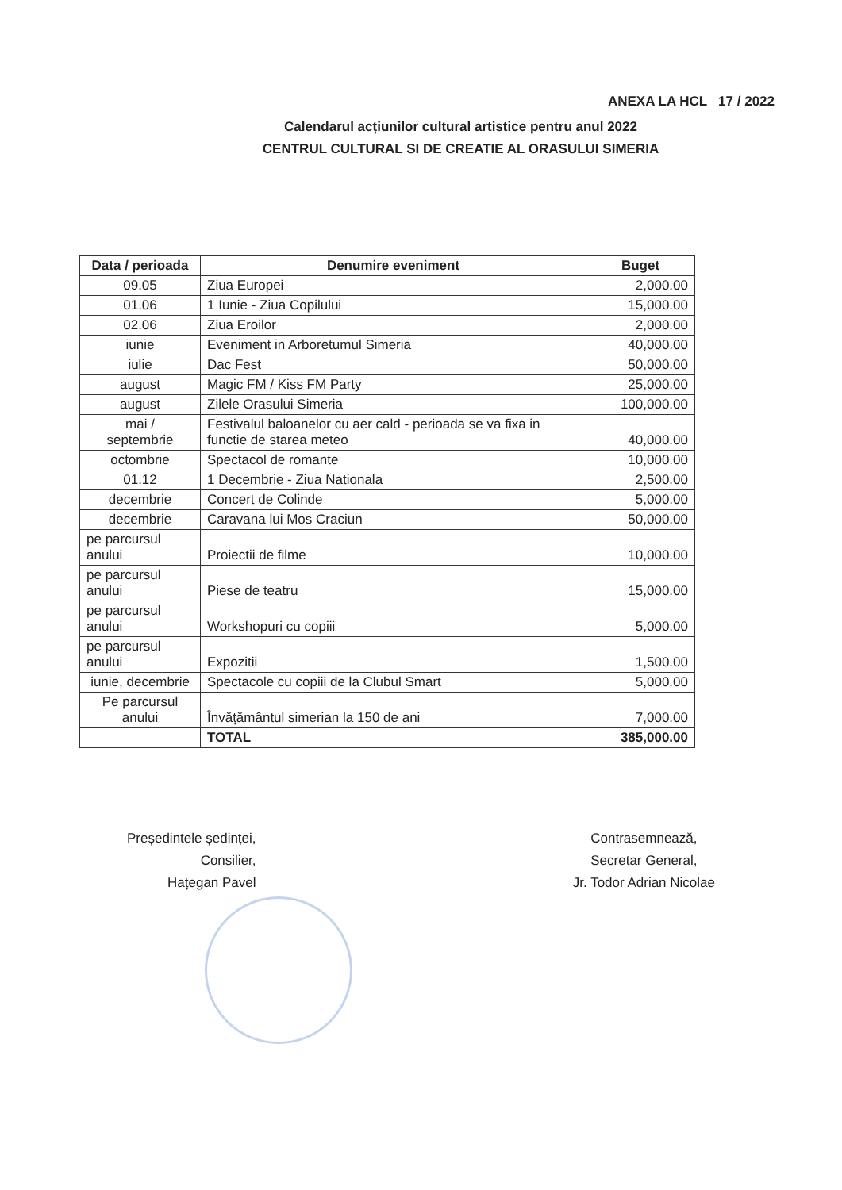ANEXA LA HCL 17 / 2022
Calendarul acțiunilor cultural artistice pentru anul 2022
CENTRUL CULTURAL SI DE CREATIE AL ORASULUI SIMERIA
| Data / perioada | Denumire eveniment | Buget |
| --- | --- | --- |
| 09.05 | Ziua Europei | 2,000.00 |
| 01.06 | 1 Iunie - Ziua Copilului | 15,000.00 |
| 02.06 | Ziua Eroilor | 2,000.00 |
| iunie | Eveniment in Arboretumul Simeria | 40,000.00 |
| iulie | Dac Fest | 50,000.00 |
| august | Magic FM / Kiss FM Party | 25,000.00 |
| august | Zilele Orasului Simeria | 100,000.00 |
| mai / septembrie | Festivalul baloanelor cu aer cald - perioada se va fixa in functie de starea meteo | 40,000.00 |
| octombrie | Spectacol de romante | 10,000.00 |
| 01.12 | 1 Decembrie - Ziua Nationala | 2,500.00 |
| decembrie | Concert de Colinde | 5,000.00 |
| decembrie | Caravana lui Mos Craciun | 50,000.00 |
| pe parcursul anului | Proiectii de filme | 10,000.00 |
| pe parcursul anului | Piese de teatru | 15,000.00 |
| pe parcursul anului | Workshopuri cu copiii | 5,000.00 |
| pe parcursul anului | Expozitii | 1,500.00 |
| iunie, decembrie | Spectacole cu copiii de la Clubul Smart | 5,000.00 |
| Pe parcursul anului | Învățământul simerian la 150 de ani | 7,000.00 |
| | TOTAL | 385,000.00 |
Președintele ședinței,
Consilier,
Hațegan Pavel
Contrasemnează,
Secretar General,
Jr. Todor Adrian Nicolae